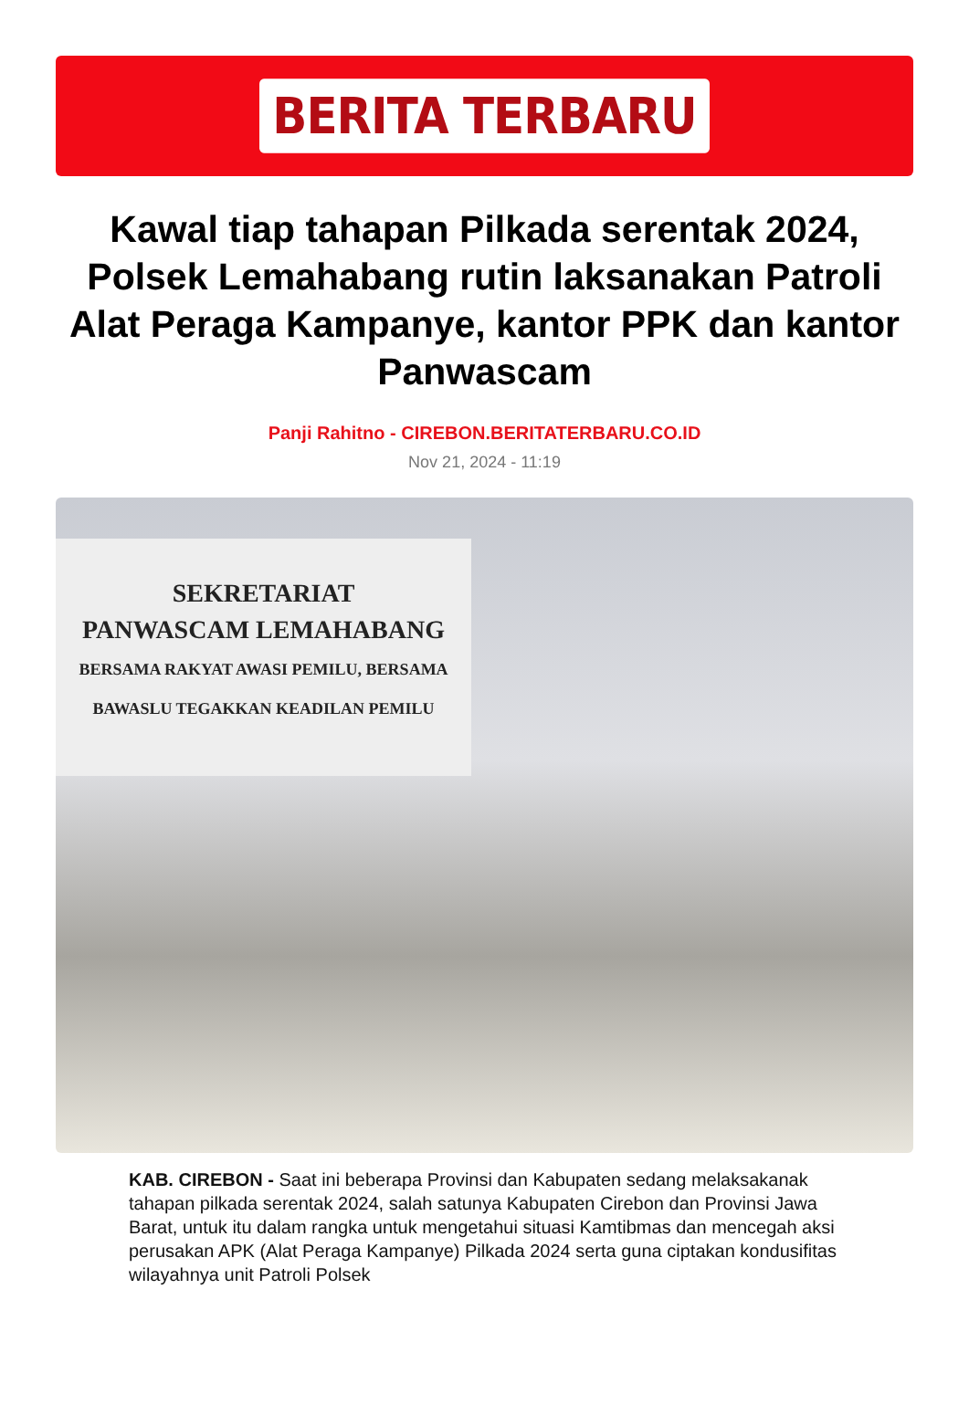BERITA TERBARU
Kawal tiap tahapan Pilkada serentak 2024, Polsek Lemahabang rutin laksanakan Patroli Alat Peraga Kampanye, kantor PPK dan kantor Panwascam
Panji Rahitno - CIREBON.BERITATERBARU.CO.ID
Nov 21, 2024 - 11:19
SEKRETARIAT
PANWASCAM LEMAHABANG
BERSAMA RAKYAT AWASI PEMILU, BERSAMA BAWASLU TEGAKKAN KEADILAN PEMILU
KAB. CIREBON - Saat ini beberapa Provinsi dan Kabupaten sedang melaksakanak tahapan pilkada serentak 2024, salah satunya Kabupaten Cirebon dan Provinsi Jawa Barat, untuk itu dalam rangka untuk mengetahui situasi Kamtibmas dan mencegah aksi perusakan APK (Alat Peraga Kampanye) Pilkada 2024 serta guna ciptakan kondusifitas wilayahnya unit Patroli Polsek